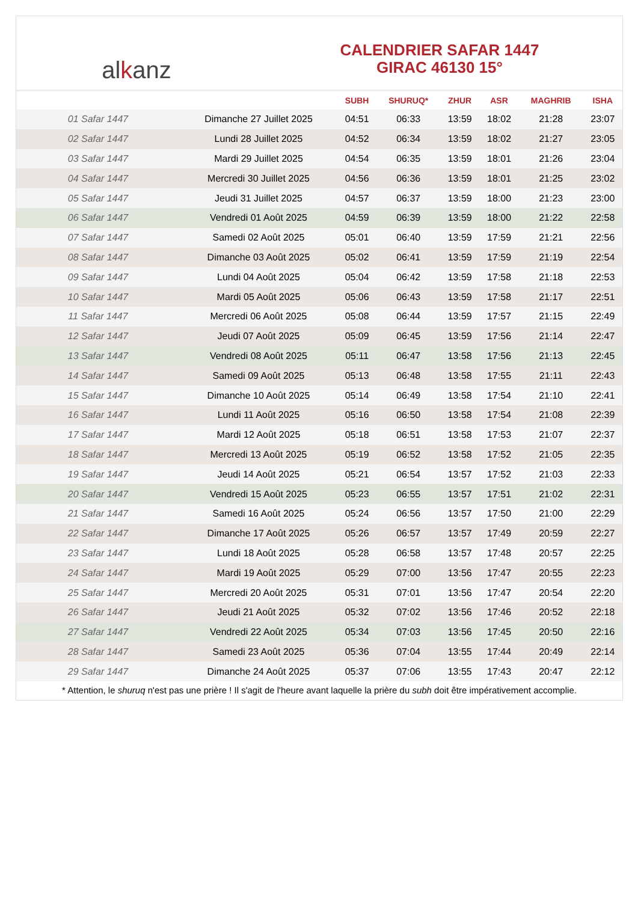al k anz
CALENDRIER SAFAR 1447
GIRAC 46130 15°
| | | SUBH | SHURUQ* | ZHUR | ASR | MAGHRIB | ISHA |
| --- | --- | --- | --- | --- | --- | --- | --- |
| 01 Safar 1447 | Dimanche 27 Juillet 2025 | 04:51 | 06:33 | 13:59 | 18:02 | 21:28 | 23:07 |
| 02 Safar 1447 | Lundi 28 Juillet 2025 | 04:52 | 06:34 | 13:59 | 18:02 | 21:27 | 23:05 |
| 03 Safar 1447 | Mardi 29 Juillet 2025 | 04:54 | 06:35 | 13:59 | 18:01 | 21:26 | 23:04 |
| 04 Safar 1447 | Mercredi 30 Juillet 2025 | 04:56 | 06:36 | 13:59 | 18:01 | 21:25 | 23:02 |
| 05 Safar 1447 | Jeudi 31 Juillet 2025 | 04:57 | 06:37 | 13:59 | 18:00 | 21:23 | 23:00 |
| 06 Safar 1447 | Vendredi 01 Août 2025 | 04:59 | 06:39 | 13:59 | 18:00 | 21:22 | 22:58 |
| 07 Safar 1447 | Samedi 02 Août 2025 | 05:01 | 06:40 | 13:59 | 17:59 | 21:21 | 22:56 |
| 08 Safar 1447 | Dimanche 03 Août 2025 | 05:02 | 06:41 | 13:59 | 17:59 | 21:19 | 22:54 |
| 09 Safar 1447 | Lundi 04 Août 2025 | 05:04 | 06:42 | 13:59 | 17:58 | 21:18 | 22:53 |
| 10 Safar 1447 | Mardi 05 Août 2025 | 05:06 | 06:43 | 13:59 | 17:58 | 21:17 | 22:51 |
| 11 Safar 1447 | Mercredi 06 Août 2025 | 05:08 | 06:44 | 13:59 | 17:57 | 21:15 | 22:49 |
| 12 Safar 1447 | Jeudi 07 Août 2025 | 05:09 | 06:45 | 13:59 | 17:56 | 21:14 | 22:47 |
| 13 Safar 1447 | Vendredi 08 Août 2025 | 05:11 | 06:47 | 13:58 | 17:56 | 21:13 | 22:45 |
| 14 Safar 1447 | Samedi 09 Août 2025 | 05:13 | 06:48 | 13:58 | 17:55 | 21:11 | 22:43 |
| 15 Safar 1447 | Dimanche 10 Août 2025 | 05:14 | 06:49 | 13:58 | 17:54 | 21:10 | 22:41 |
| 16 Safar 1447 | Lundi 11 Août 2025 | 05:16 | 06:50 | 13:58 | 17:54 | 21:08 | 22:39 |
| 17 Safar 1447 | Mardi 12 Août 2025 | 05:18 | 06:51 | 13:58 | 17:53 | 21:07 | 22:37 |
| 18 Safar 1447 | Mercredi 13 Août 2025 | 05:19 | 06:52 | 13:58 | 17:52 | 21:05 | 22:35 |
| 19 Safar 1447 | Jeudi 14 Août 2025 | 05:21 | 06:54 | 13:57 | 17:52 | 21:03 | 22:33 |
| 20 Safar 1447 | Vendredi 15 Août 2025 | 05:23 | 06:55 | 13:57 | 17:51 | 21:02 | 22:31 |
| 21 Safar 1447 | Samedi 16 Août 2025 | 05:24 | 06:56 | 13:57 | 17:50 | 21:00 | 22:29 |
| 22 Safar 1447 | Dimanche 17 Août 2025 | 05:26 | 06:57 | 13:57 | 17:49 | 20:59 | 22:27 |
| 23 Safar 1447 | Lundi 18 Août 2025 | 05:28 | 06:58 | 13:57 | 17:48 | 20:57 | 22:25 |
| 24 Safar 1447 | Mardi 19 Août 2025 | 05:29 | 07:00 | 13:56 | 17:47 | 20:55 | 22:23 |
| 25 Safar 1447 | Mercredi 20 Août 2025 | 05:31 | 07:01 | 13:56 | 17:47 | 20:54 | 22:20 |
| 26 Safar 1447 | Jeudi 21 Août 2025 | 05:32 | 07:02 | 13:56 | 17:46 | 20:52 | 22:18 |
| 27 Safar 1447 | Vendredi 22 Août 2025 | 05:34 | 07:03 | 13:56 | 17:45 | 20:50 | 22:16 |
| 28 Safar 1447 | Samedi 23 Août 2025 | 05:36 | 07:04 | 13:55 | 17:44 | 20:49 | 22:14 |
| 29 Safar 1447 | Dimanche 24 Août 2025 | 05:37 | 07:06 | 13:55 | 17:43 | 20:47 | 22:12 |
* Attention, le shuruq n'est pas une prière ! Il s'agit de l'heure avant laquelle la prière du subh doit être impérativement accomplie.